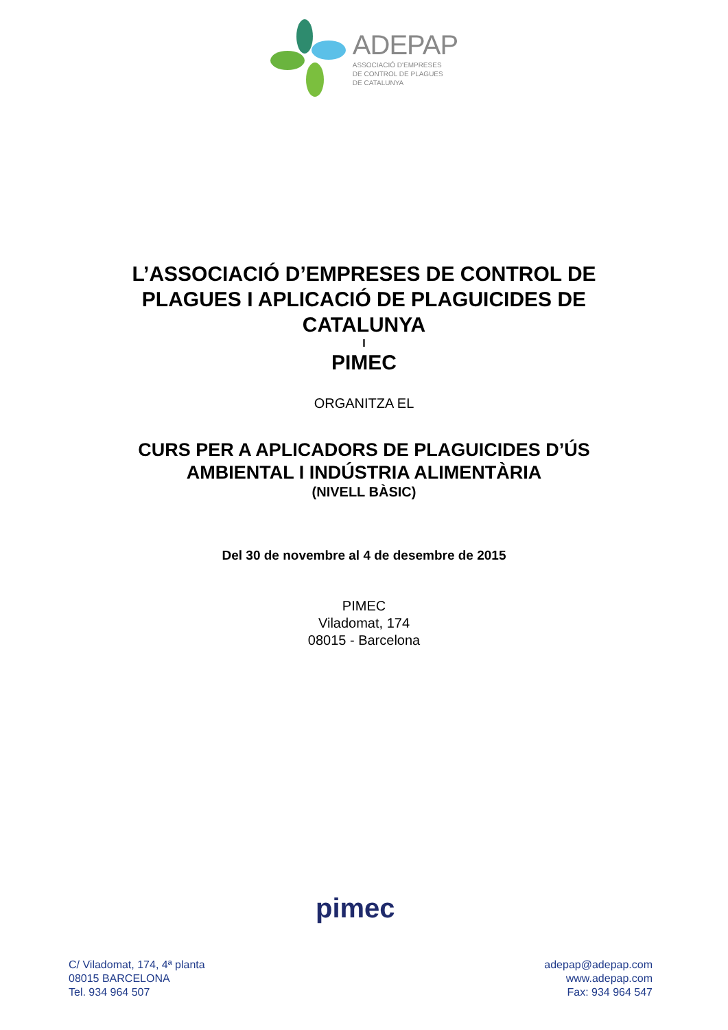ADEPAP
ASSOCIACIÓ D'EMPRESES
DE CONTROL DE PLAGUES
DE CATALUNYA
L’ASSOCIACIÓ D’EMPRESES DE CONTROL DE
PLAGUES I APLICACIÓ DE PLAGUICIDES DE
CATALUNYA
I
PIMEC
ORGANITZA EL
CURS PER A APLICADORS DE PLAGUICIDES D’ÚS
AMBIENTAL I INDÚSTRIA ALIMENTÀRIA
(NIVELL BÀSIC)
Del 30 de novembre al 4 de desembre de 2015
PIMEC
Viladomat, 174
08015 - Barcelona
pimec
C/ Viladomat, 174, 4ª planta
08015 BARCELONA
Tel. 934 964 507
adepap@adepap.com
www.adepap.com
Fax: 934 964 547